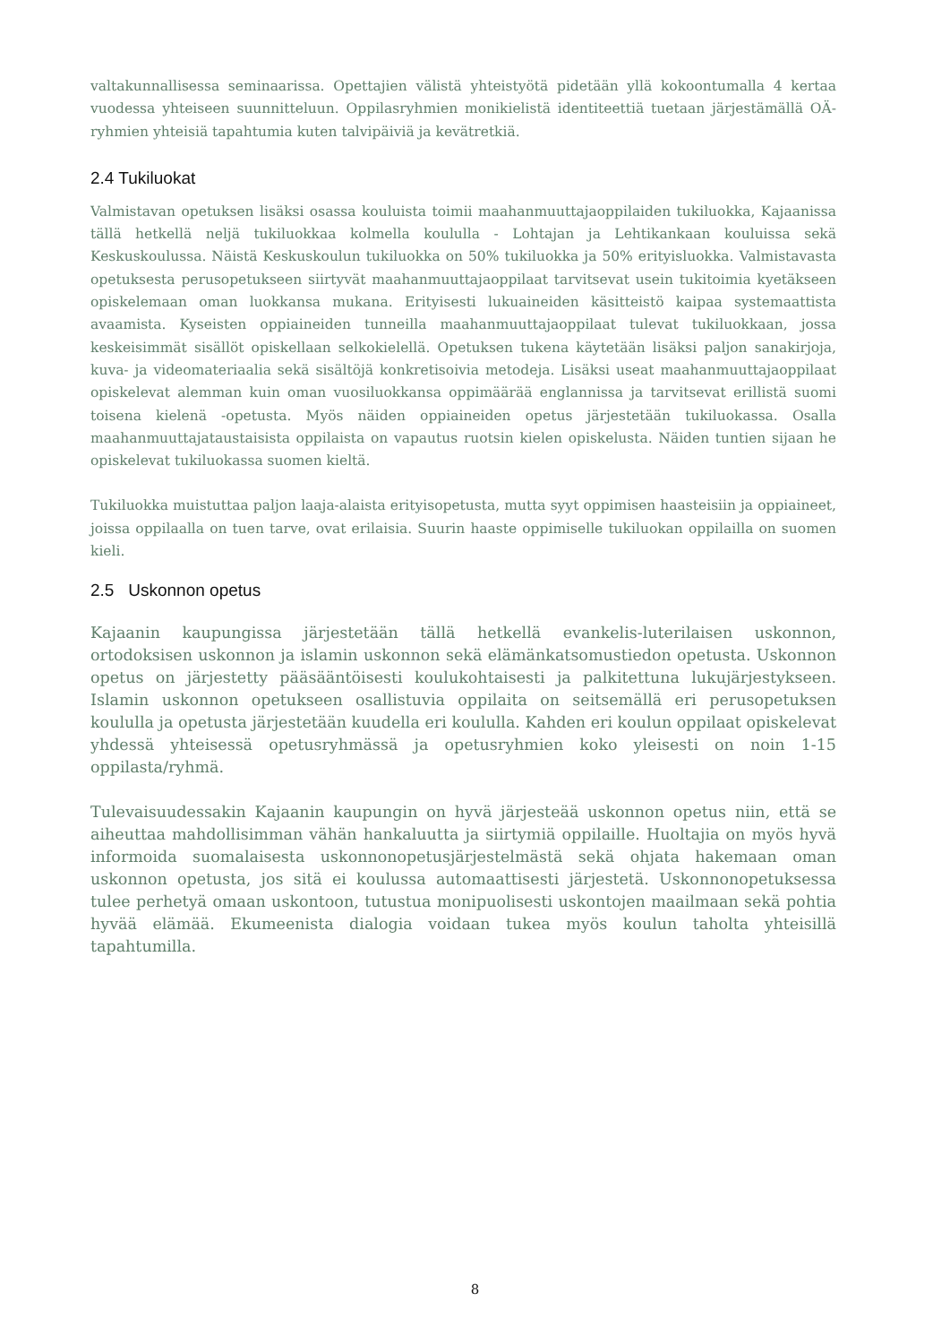valtakunnallisessa seminaarissa. Opettajien välistä yhteistyötä pidetään yllä kokoontumalla 4 kertaa vuodessa yhteiseen suunnitteluun. Oppilasryhmien monikielistä identiteettiä tuetaan järjestämällä OÄ-ryhmien yhteisiä tapahtumia kuten talvipäiviä ja kevätretkiä.
2.4 Tukiluokat
Valmistavan opetuksen lisäksi osassa kouluista toimii maahanmuuttajaoppilaiden tukiluokka, Kajaanissa tällä hetkellä neljä tukiluokkaa kolmella koululla - Lohtajan ja Lehtikankaan kouluissa sekä Keskuskoulussa. Näistä Keskuskoulun tukiluokka on 50% tukiluokka ja 50% erityisluokka. Valmistavasta opetuksesta perusopetukseen siirtyvät maahanmuuttajaoppilaat tarvitsevat usein tukitoimia kyetäkseen opiskelemaan oman luokkansa mukana. Erityisesti lukuaineiden käsitteistö kaipaa systemaattista avaamista. Kyseisten oppiaineiden tunneilla maahanmuuttajaoppilaat tulevat tukiluokkaan, jossa keskeisimmät sisällöt opiskellaan selkokielellä. Opetuksen tukena käytetään lisäksi paljon sanakirjoja, kuva- ja videomateriaalia sekä sisältöjä konkretisoivia metodeja. Lisäksi useat maahanmuuttajaoppilaat opiskelevat alemman kuin oman vuosiluokkansa oppimäärää englannissa ja tarvitsevat erillistä suomi toisena kielenä -opetusta. Myös näiden oppiaineiden opetus järjestetään tukiluokassa. Osalla maahanmuuttajataustaisista oppilaista on vapautus ruotsin kielen opiskelusta. Näiden tuntien sijaan he opiskelevat tukiluokassa suomen kieltä.
Tukiluokka muistuttaa paljon laaja-alaista erityisopetusta, mutta syyt oppimisen haasteisiin ja oppiaineet, joissa oppilaalla on tuen tarve, ovat erilaisia. Suurin haaste oppimiselle tukiluokan oppilailla on suomen kieli.
2.5 Uskonnon opetus
Kajaanin kaupungissa järjestetään tällä hetkellä evankelis-luterilaisen uskonnon, ortodoksisen uskonnon ja islamin uskonnon sekä elämänkatsomustiedon opetusta. Uskonnon opetus on järjestetty pääsääntöisesti koulukohtaisesti ja palkitettuna lukujärjestykseen. Islamin uskonnon opetukseen osallistuvia oppilaita on seitsemällä eri perusopetuksen koululla ja opetusta järjestetään kuudella eri koululla. Kahden eri koulun oppilaat opiskelevat yhdessä yhteisessä opetusryhmässä ja opetusryhmien koko yleisesti on noin 1-15 oppilasta/ryhmä.
Tulevaisuudessakin Kajaanin kaupungin on hyvä järjesteää uskonnon opetus niin, että se aiheuttaa mahdollisimman vähän hankaluutta ja siirtymiä oppilaille. Huoltajia on myös hyvä informoida suomalaisesta uskonnonopetusjärjestelmästä sekä ohjata hakemaan oman uskonnon opetusta, jos sitä ei koulussa automaattisesti järjestetä. Uskonnonopetuksessa tulee perhetyä omaan uskontoon, tutustua monipuolisesti uskontojen maailmaan sekä pohtia hyvää elämää. Ekumeenista dialogia voidaan tukea myös koulun taholta yhteisillä tapahtumilla.
8